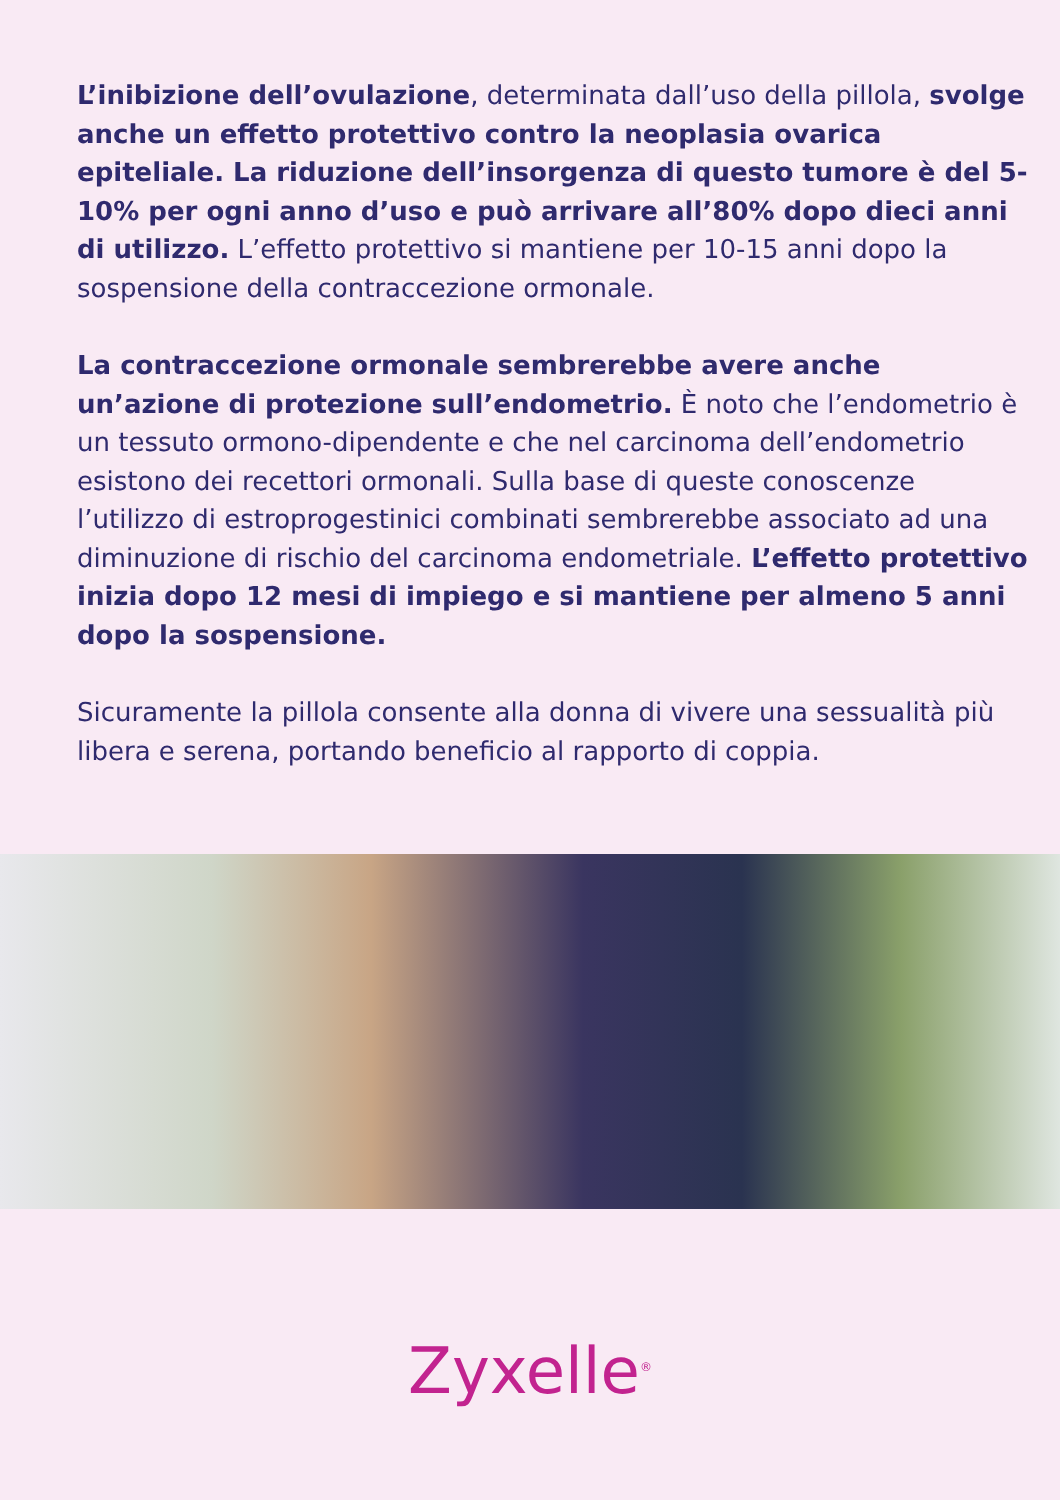L’inibizione dell’ovulazione, determinata dall’uso della pillola, svolge anche un effetto protettivo contro la neoplasia ovarica epiteliale. La riduzione dell’insorgenza di questo tumore è del 5-10% per ogni anno d’uso e può arrivare all’80% dopo dieci anni di utilizzo. L’effetto protettivo si mantiene per 10-15 anni dopo la sospensione della contraccezione ormonale.
La contraccezione ormonale sembrerebbe avere anche un’azione di protezione sull’endometrio. È noto che l’endometrio è un tessuto ormono-dipendente e che nel carcinoma dell’endometrio esistono dei recettori ormonali. Sulla base di queste conoscenze l’utilizzo di estroprogestinici combinati sembrerebbe associato ad una diminuzione di rischio del carcinoma endometriale. L’effetto protettivo inizia dopo 12 mesi di impiego e si mantiene per almeno 5 anni dopo la sospensione.
Sicuramente la pillola consente alla donna di vivere una sessualità più libera e serena, portando beneficio al rapporto di coppia.
Zyxelle<sup>®</sup>